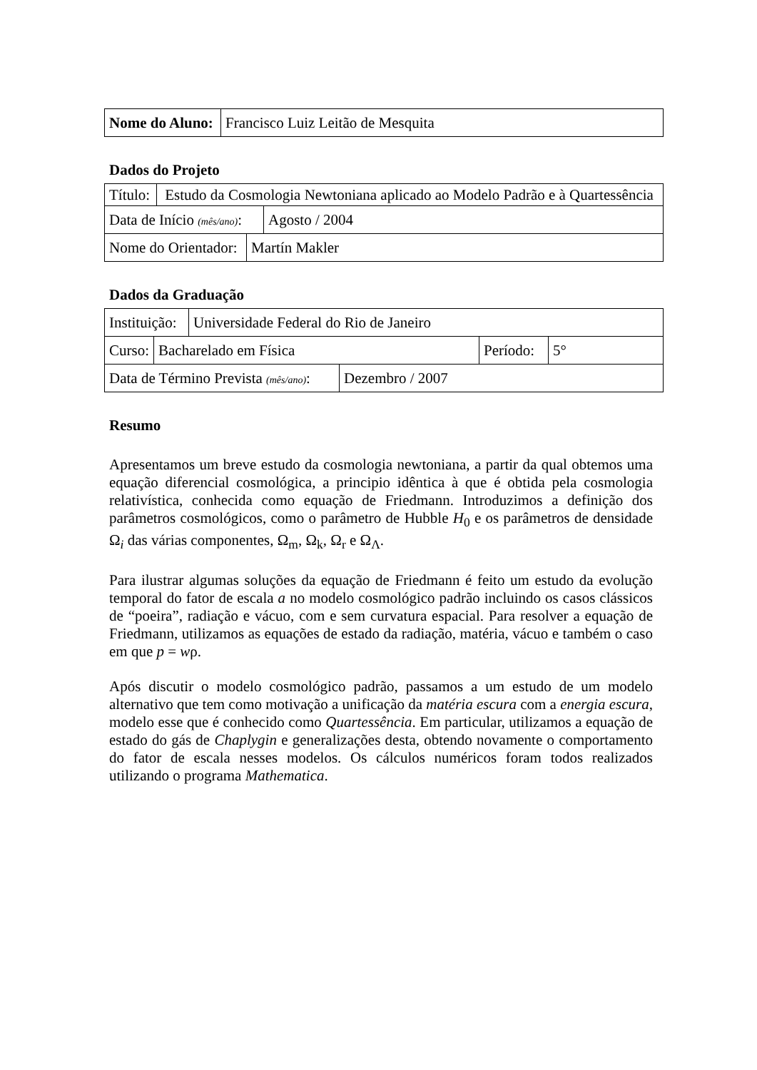| Nome do Aluno: | Francisco Luiz Leitão de Mesquita |
Dados do Projeto
| Título: | Estudo da Cosmologia Newtoniana aplicado ao Modelo Padrão e à Quartessência |
| Data de Início (mês/ano) : | Agosto / 2004 |
| Nome do Orientador: | Martín Makler |
Dados da Graduação
| Instituição: | Universidade Federal do Rio de Janeiro |
| Curso: | Bacharelado em Física | Período: | 5° |
| Data de Término Prevista (mês/ano) : | Dezembro / 2007 |
Resumo
Apresentamos um breve estudo da cosmologia newtoniana, a partir da qual obtemos uma equação diferencial cosmológica, a principio idêntica à que é obtida pela cosmologia relativística, conhecida como equação de Friedmann. Introduzimos a definição dos parâmetros cosmológicos, como o parâmetro de Hubble H<sub>0</sub> e os parâmetros de densidade Ω<sub>i</sub> das várias componentes, Ω<sub>m</sub>, Ω<sub>k</sub>, Ω<sub>r</sub> e Ω<sub>Λ</sub>.
Para ilustrar algumas soluções da equação de Friedmann é feito um estudo da evolução temporal do fator de escala a no modelo cosmológico padrão incluindo os casos clássicos de “poeira”, radiação e vácuo, com e sem curvatura espacial. Para resolver a equação de Friedmann, utilizamos as equações de estado da radiação, matéria, vácuo e também o caso em que p = wρ.
Após discutir o modelo cosmológico padrão, passamos a um estudo de um modelo alternativo que tem como motivação a unificação da matéria escura com a energia escura, modelo esse que é conhecido como Quartessência. Em particular, utilizamos a equação de estado do gás de Chaplygin e generalizações desta, obtendo novamente o comportamento do fator de escala nesses modelos. Os cálculos numéricos foram todos realizados utilizando o programa Mathematica.